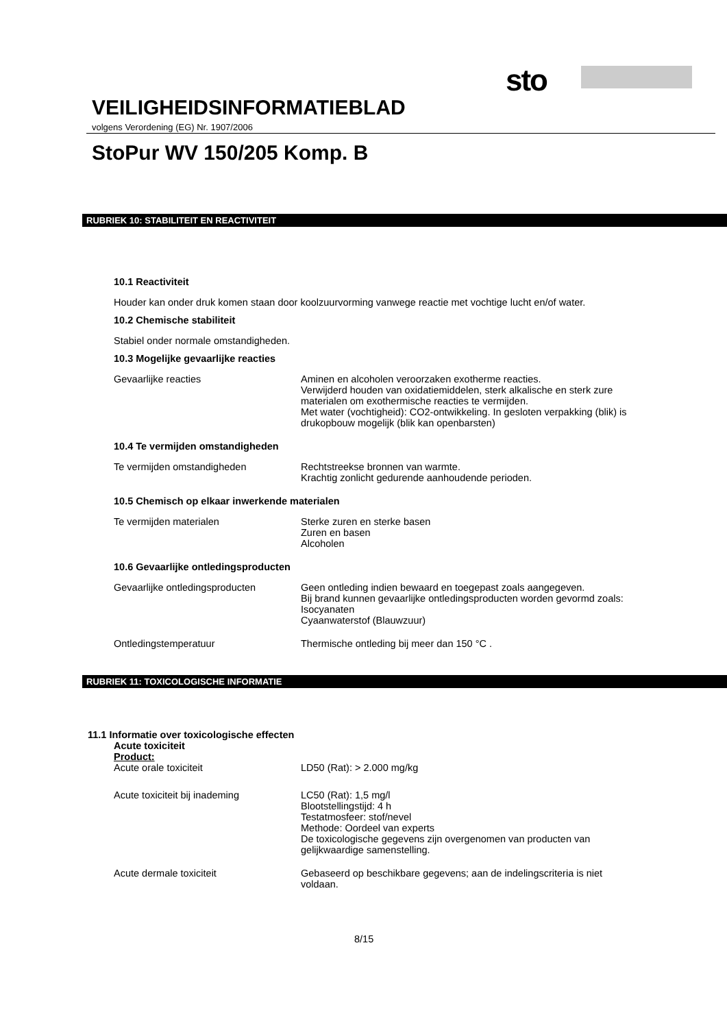sto
VEILIGHEIDSINFORMATIEBLAD
volgens Verordening (EG) Nr. 1907/2006
StoPur WV 150/205 Komp. B
RUBRIEK 10: STABILITEIT EN REACTIVITEIT
10.1 Reactiviteit
Houder kan onder druk komen staan door koolzuurvorming vanwege reactie met vochtige lucht en/of water.
10.2 Chemische stabiliteit
Stabiel onder normale omstandigheden.
10.3 Mogelijke gevaarlijke reacties
Gevaarlijke reacties Aminen en alcoholen veroorzaken exotherme reacties.
Verwijderd houden van oxidatiemiddelen, sterk alkalische en sterk zure materialen om exothermische reacties te vermijden.
Met water (vochtigheid): CO2-ontwikkeling. In gesloten verpakking (blik) is drukopbouw mogelijk (blik kan openbarsten)
10.4 Te vermijden omstandigheden
Te vermijden omstandigheden Rechtstreekse bronnen van warmte.
Krachtig zonlicht gedurende aanhoudende perioden.
10.5 Chemisch op elkaar inwerkende materialen
Te vermijden materialen Sterke zuren en sterke basen
Zuren en basen
Alcoholen
10.6 Gevaarlijke ontledingsproducten
Gevaarlijke ontledingsproducten Geen ontleding indien bewaard en toegepast zoals aangegeven.
Bij brand kunnen gevaarlijke ontledingsproducten worden gevormd zoals:
Isocyanaten
Cyaanwaterstof (Blauwzuur)
Ontledingstemperatuur Thermische ontleding bij meer dan 150 °C .
RUBRIEK 11: TOXICOLOGISCHE INFORMATIE
11.1 Informatie over toxicologische effecten
Acute toxiciteit
Product:
Acute orale toxiciteit LD50 (Rat): > 2.000 mg/kg
Acute toxiciteit bij inademing LC50 (Rat): 1,5 mg/l
Blootstellingstijd: 4 h
Testatmosfeer: stof/nevel
Methode: Oordeel van experts
De toxicologische gegevens zijn overgenomen van producten van gelijkwaardige samenstelling.
Acute dermale toxiciteit Gebaseerd op beschikbare gegevens; aan de indelingscriteria is niet voldaan.
8/15